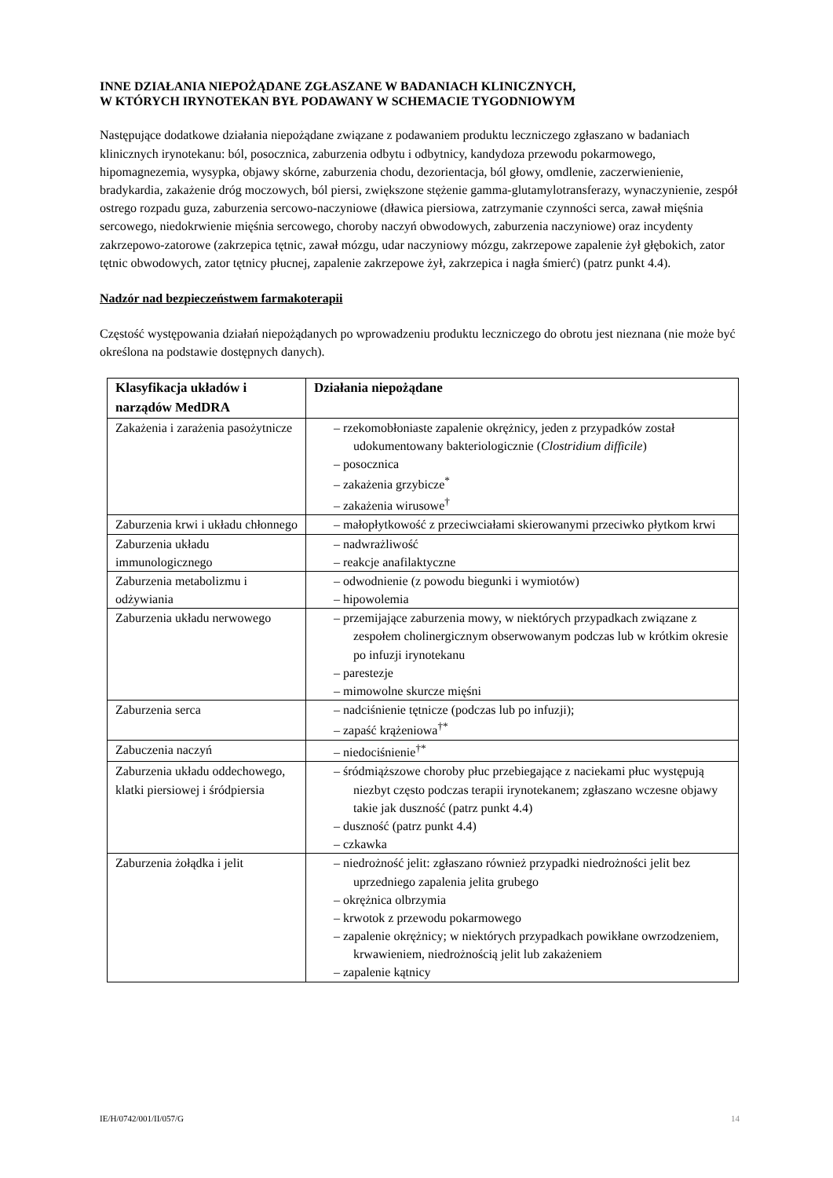INNE DZIAŁANIA NIEPOŻĄDANE ZGŁASZANE W BADANIACH KLINICZNYCH,
W KTÓRYCH IRYNOTEKAN BYŁ PODAWANY W SCHEMACIE TYGODNIOWYM
Następujące dodatkowe działania niepożądane związane z podawaniem produktu leczniczego zgłaszano w badaniach klinicznych irynotekanu: ból, posocznica, zaburzenia odbytu i odbytnicy, kandydoza przewodu pokarmowego, hipomagnezemia, wysypka, objawy skórne, zaburzenia chodu, dezorientacja, ból głowy, omdlenie, zaczerwienienie, bradykardia, zakażenie dróg moczowych, ból piersi, zwiększone stężenie gamma-glutamylotransferazy, wynaczynienie, zespół ostrego rozpadu guza, zaburzenia sercowo-naczyniowe (dławica piersiowa, zatrzymanie czynności serca, zawał mięśnia sercowego, niedokrwienie mięśnia sercowego, choroby naczyń obwodowych, zaburzenia naczyniowe) oraz incydenty zakrzepowo-zatorowe (zakrzepica tętnic, zawał mózgu, udar naczyniowy mózgu, zakrzepowe zapalenie żył głębokich, zator tętnic obwodowych, zator tętnicy płucnej, zapalenie zakrzepowe żył, zakrzepica i nagła śmierć) (patrz punkt 4.4).
Nadzór nad bezpieczeństwem farmakoterapii
Częstość występowania działań niepożądanych po wprowadzeniu produktu leczniczego do obrotu jest nieznana (nie może być określona na podstawie dostępnych danych).
| Klasyfikacja układów i narządów MedDRA | Działania niepożądane |
| --- | --- |
| Zakażenia i zarażenia pasożytnicze | – rzekomobłoniaste zapalenie okrężnicy, jeden z przypadków został udokumentowany bakteriologicznie ( Clostridium difficile ) – posocznica – zakażenia grzybicze<sup>*</sup> – zakażenia wirusowe<sup>†</sup> |
| Zaburzenia krwi i układu chłonnego | – małopłytkowość z przeciwciałami skierowanymi przeciwko płytkom krwi |
| Zaburzenia układu immunologicznego | – nadwrażliwość – reakcje anafilaktyczne |
| Zaburzenia metabolizmu i odżywiania | – odwodnienie (z powodu biegunki i wymiotów) – hipowolemia |
| Zaburzenia układu nerwowego | – przemijające zaburzenia mowy, w niektórych przypadkach związane z zespołem cholinergicznym obserwowanym podczas lub w krótkim okresie po infuzji irynotekanu – parestezje – mimowolne skurcze mięśni |
| Zaburzenia serca | – nadciśnienie tętnicze (podczas lub po infuzji); – zapaść krążeniowa<sup>†*</sup> |
| Zabuczenia naczyń | – niedociśnienie<sup>†*</sup> |
| Zaburzenia układu oddechowego, klatki piersiowej i śródpiersia | – śródmiąższowe choroby płuc przebiegające z naciekami płuc występują niezbyt często podczas terapii irynotekanem; zgłaszano wczesne objawy takie jak duszność (patrz punkt 4.4) – duszność (patrz punkt 4.4) – czkawka |
| Zaburzenia żołądka i jelit | – niedrożność jelit: zgłaszano również przypadki niedrożności jelit bez uprzedniego zapalenia jelita grubego – okrężnica olbrzymia – krwotok z przewodu pokarmowego – zapalenie okrężnicy; w niektórych przypadkach powikłane owrzodzeniem, krwawieniem, niedrożnością jelit lub zakażeniem – zapalenie kątnicy |
IE/H/0742/001/II/057/G 14